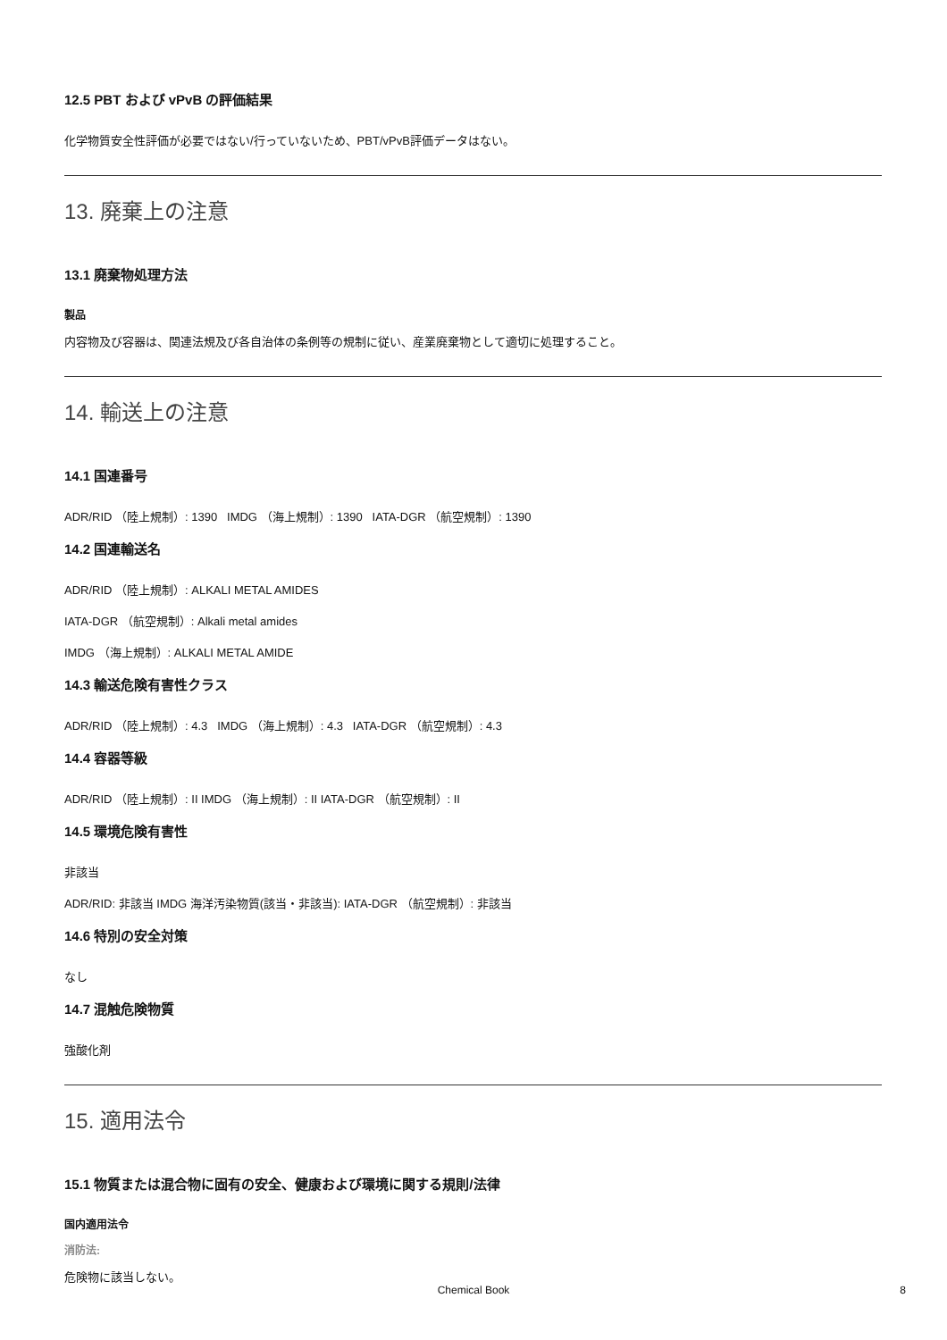12.5 PBT および vPvB の評価結果
化学物質安全性評価が必要ではない/行っていないため、PBT/vPvB評価データはない。
13. 廃棄上の注意
13.1 廃棄物処理方法
製品
内容物及び容器は、関連法規及び各自治体の条例等の規制に従い、産業廃棄物として適切に処理すること。
14. 輸送上の注意
14.1 国連番号
ADR/RID （陸上規制）: 1390 IMDG （海上規制）: 1390 IATA-DGR （航空規制）: 1390
14.2 国連輸送名
ADR/RID （陸上規制）: ALKALI METAL AMIDES
IATA-DGR （航空規制）: Alkali metal amides
IMDG （海上規制）: ALKALI METAL AMIDE
14.3 輸送危険有害性クラス
ADR/RID （陸上規制）: 4.3 IMDG （海上規制）: 4.3 IATA-DGR （航空規制）: 4.3
14.4 容器等級
ADR/RID （陸上規制）: II IMDG （海上規制）: II IATA-DGR （航空規制）: II
14.5 環境危険有害性
非該当
ADR/RID: 非該当 IMDG 海洋汚染物質(該当・非該当): IATA-DGR （航空規制）: 非該当
14.6 特別の安全対策
なし
14.7 混触危険物質
強酸化剤
15. 適用法令
15.1 物質または混合物に固有の安全、健康および環境に関する規則/法律
国内適用法令
消防法:
危険物に該当しない。
Chemical Book 8